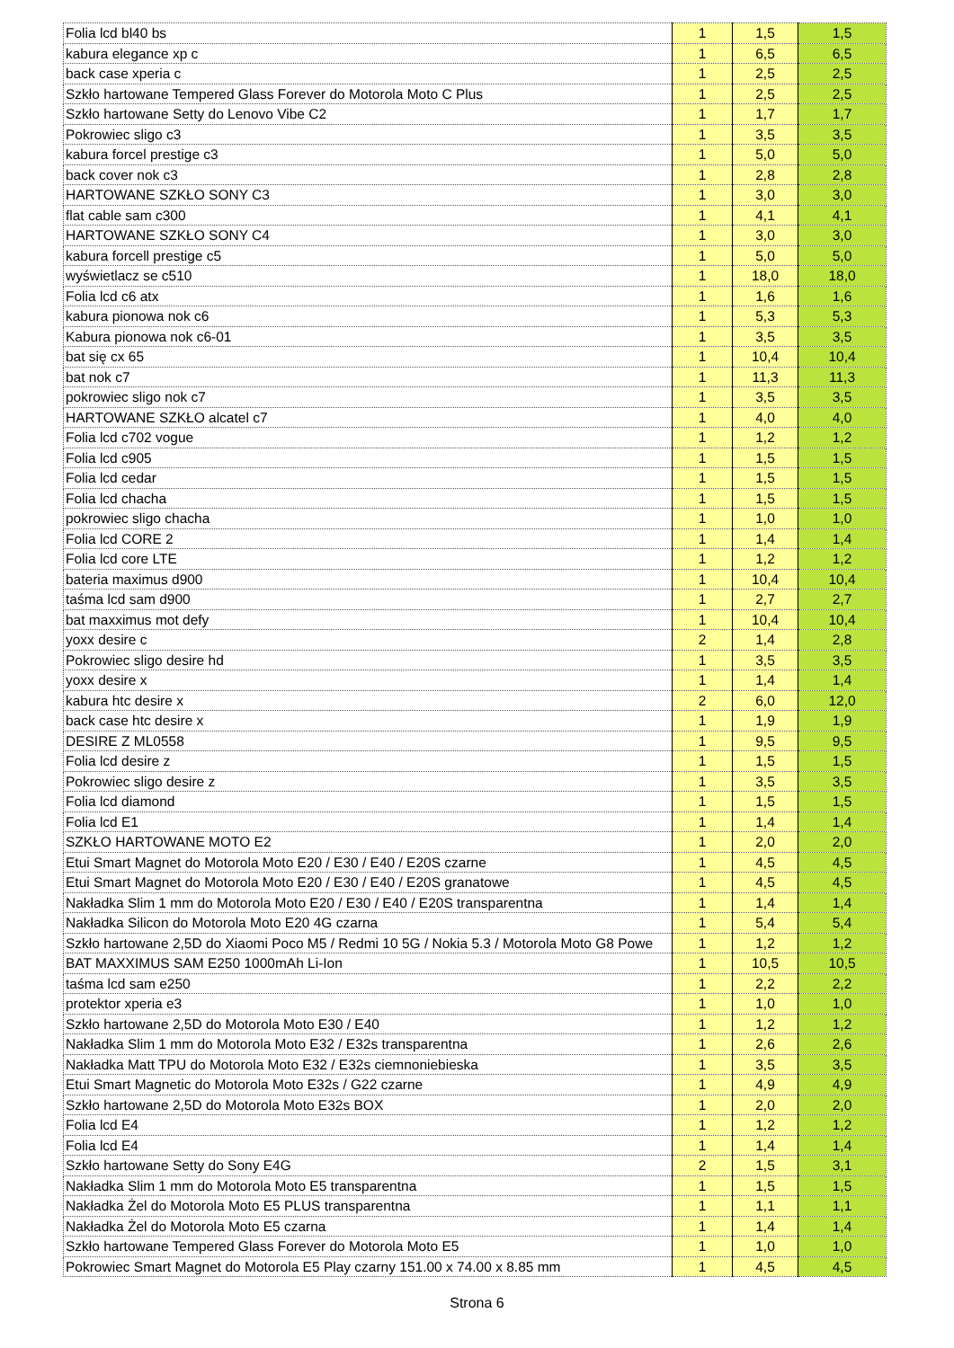| Folia lcd bl40 bs | 1 | 1,5 | 1,5 |
| kabura elegance xp c | 1 | 6,5 | 6,5 |
| back case xperia c | 1 | 2,5 | 2,5 |
| Szkło hartowane Tempered Glass Forever do Motorola Moto C Plus | 1 | 2,5 | 2,5 |
| Szkło hartowane Setty do Lenovo Vibe C2 | 1 | 1,7 | 1,7 |
| Pokrowiec sligo c3 | 1 | 3,5 | 3,5 |
| kabura forcel prestige c3 | 1 | 5,0 | 5,0 |
| back cover nok c3 | 1 | 2,8 | 2,8 |
| HARTOWANE SZKŁO SONY C3 | 1 | 3,0 | 3,0 |
| flat cable sam c300 | 1 | 4,1 | 4,1 |
| HARTOWANE SZKŁO SONY C4 | 1 | 3,0 | 3,0 |
| kabura forcell prestige c5 | 1 | 5,0 | 5,0 |
| wyświetlacz se c510 | 1 | 18,0 | 18,0 |
| Folia lcd c6 atx | 1 | 1,6 | 1,6 |
| kabura pionowa nok c6 | 1 | 5,3 | 5,3 |
| Kabura pionowa nok c6-01 | 1 | 3,5 | 3,5 |
| bat się cx 65 | 1 | 10,4 | 10,4 |
| bat nok c7 | 1 | 11,3 | 11,3 |
| pokrowiec sligo nok c7 | 1 | 3,5 | 3,5 |
| HARTOWANE SZKŁO alcatel c7 | 1 | 4,0 | 4,0 |
| Folia lcd c702 vogue | 1 | 1,2 | 1,2 |
| Folia lcd c905 | 1 | 1,5 | 1,5 |
| Folia lcd cedar | 1 | 1,5 | 1,5 |
| Folia lcd chacha | 1 | 1,5 | 1,5 |
| pokrowiec sligo chacha | 1 | 1,0 | 1,0 |
| Folia lcd CORE 2 | 1 | 1,4 | 1,4 |
| Folia lcd core LTE | 1 | 1,2 | 1,2 |
| bateria maximus d900 | 1 | 10,4 | 10,4 |
| taśma lcd sam d900 | 1 | 2,7 | 2,7 |
| bat maxximus mot defy | 1 | 10,4 | 10,4 |
| yoxx desire c | 2 | 1,4 | 2,8 |
| Pokrowiec sligo desire hd | 1 | 3,5 | 3,5 |
| yoxx desire x | 1 | 1,4 | 1,4 |
| kabura htc desire x | 2 | 6,0 | 12,0 |
| back case htc desire x | 1 | 1,9 | 1,9 |
| DESIRE Z ML0558 | 1 | 9,5 | 9,5 |
| Folia lcd desire z | 1 | 1,5 | 1,5 |
| Pokrowiec sligo desire z | 1 | 3,5 | 3,5 |
| Folia lcd diamond | 1 | 1,5 | 1,5 |
| Folia lcd E1 | 1 | 1,4 | 1,4 |
| SZKŁO HARTOWANE MOTO E2 | 1 | 2,0 | 2,0 |
| Etui Smart Magnet do Motorola Moto E20 / E30 / E40 / E20S czarne | 1 | 4,5 | 4,5 |
| Etui Smart Magnet do Motorola Moto E20 / E30 / E40 / E20S granatowe | 1 | 4,5 | 4,5 |
| Nakładka Slim 1 mm do Motorola Moto E20 / E30 / E40 / E20S transparentna | 1 | 1,4 | 1,4 |
| Nakładka Silicon do Motorola Moto E20 4G czarna | 1 | 5,4 | 5,4 |
| Szkło hartowane 2,5D do Xiaomi Poco M5 / Redmi 10 5G / Nokia 5.3 / Motorola Moto G8 Powe | 1 | 1,2 | 1,2 |
| BAT MAXXIMUS SAM E250 1000mAh Li-Ion | 1 | 10,5 | 10,5 |
| taśma lcd sam e250 | 1 | 2,2 | 2,2 |
| protektor xperia e3 | 1 | 1,0 | 1,0 |
| Szkło hartowane 2,5D do Motorola Moto E30 / E40 | 1 | 1,2 | 1,2 |
| Nakładka Slim 1 mm do Motorola Moto E32 / E32s transparentna | 1 | 2,6 | 2,6 |
| Nakładka Matt TPU do Motorola Moto E32 / E32s ciemnoniebieska | 1 | 3,5 | 3,5 |
| Etui Smart Magnetic do Motorola Moto E32s / G22 czarne | 1 | 4,9 | 4,9 |
| Szkło hartowane 2,5D do Motorola Moto E32s BOX | 1 | 2,0 | 2,0 |
| Folia lcd E4 | 1 | 1,2 | 1,2 |
| Folia lcd E4 | 1 | 1,4 | 1,4 |
| Szkło hartowane Setty do Sony E4G | 2 | 1,5 | 3,1 |
| Nakładka Slim 1 mm do Motorola Moto E5 transparentna | 1 | 1,5 | 1,5 |
| Nakładka Żel do Motorola Moto E5 PLUS transparentna | 1 | 1,1 | 1,1 |
| Nakładka Żel do Motorola Moto E5 czarna | 1 | 1,4 | 1,4 |
| Szkło hartowane Tempered Glass Forever do Motorola Moto E5 | 1 | 1,0 | 1,0 |
| Pokrowiec Smart Magnet do Motorola E5 Play czarny 151.00 x 74.00 x 8.85 mm | 1 | 4,5 | 4,5 |
Strona 6